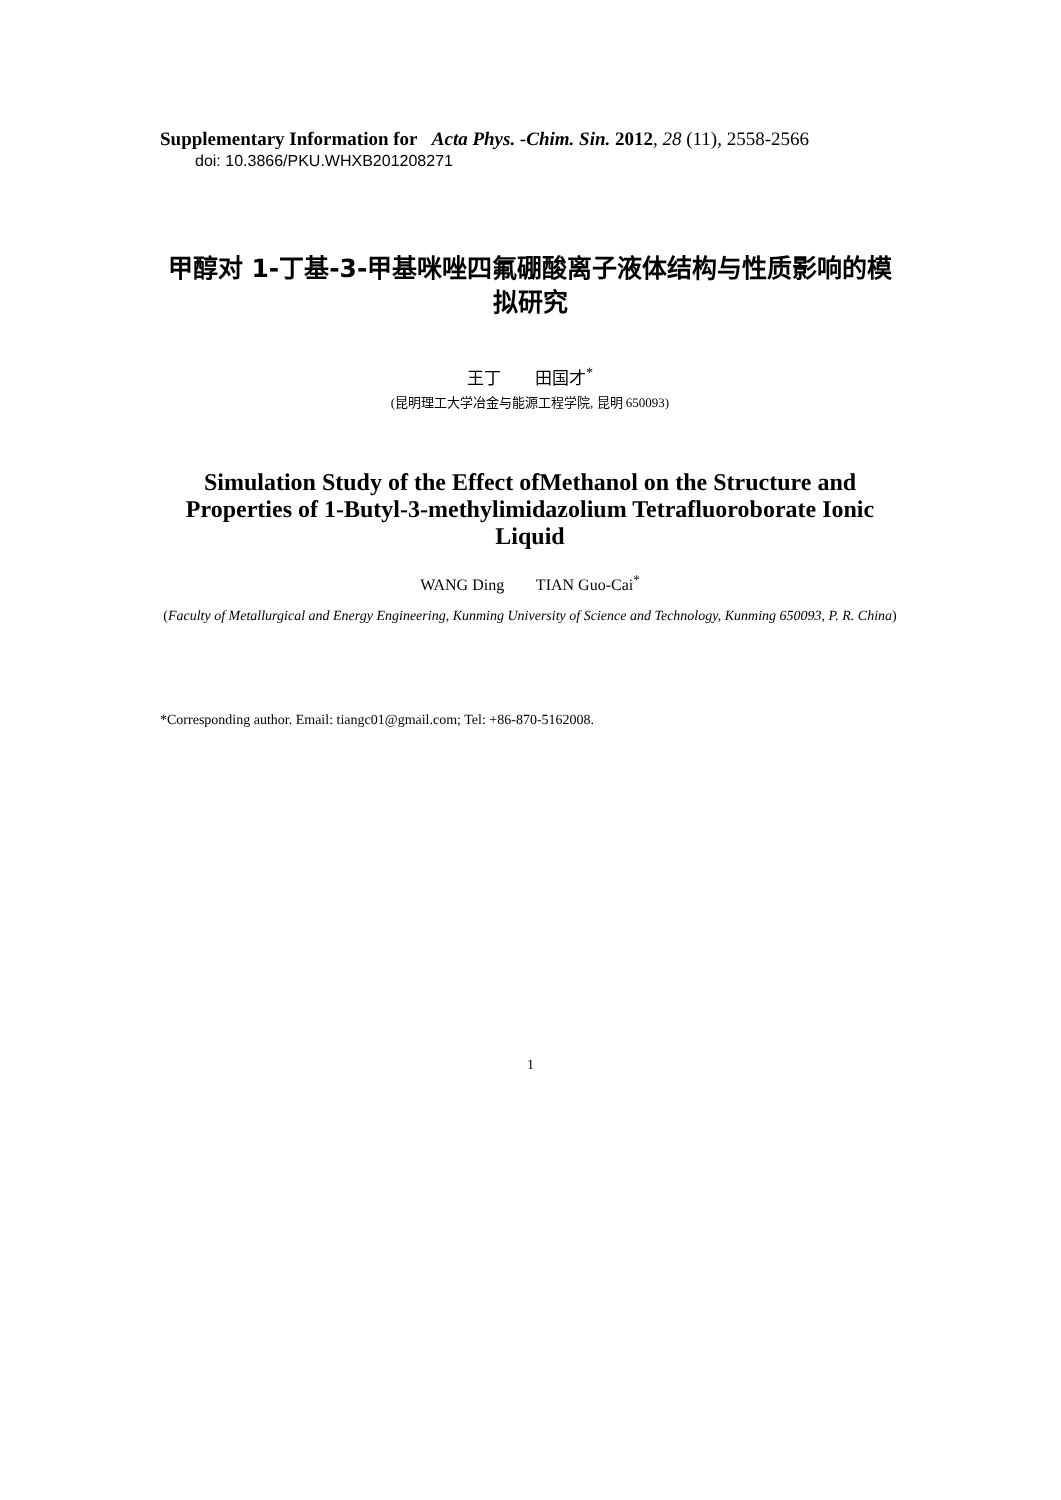Supplementary Information for Acta Phys. -Chim. Sin. 2012, 28 (11), 2558-2566
doi: 10.3866/PKU.WHXB201208271
甲醇对 1-丁基-3-甲基咪唑四氟硼酸离子液体结构与性质影响的模拟研究
王丁 田国才<sup>*</sup>
(昆明理工大学冶金与能源工程学院, 昆明 650093)
Simulation Study of the Effect ofMethanol on the Structure and Properties of 1-Butyl-3-methylimidazolium Tetrafluoroborate Ionic Liquid
WANG Ding TIAN Guo-Cai<sup>*</sup>
(Faculty of Metallurgical and Energy Engineering, Kunming University of Science and Technology, Kunming 650093, P. R. China)
*Corresponding author. Email: tiangc01@gmail.com; Tel: +86-870-5162008.
1